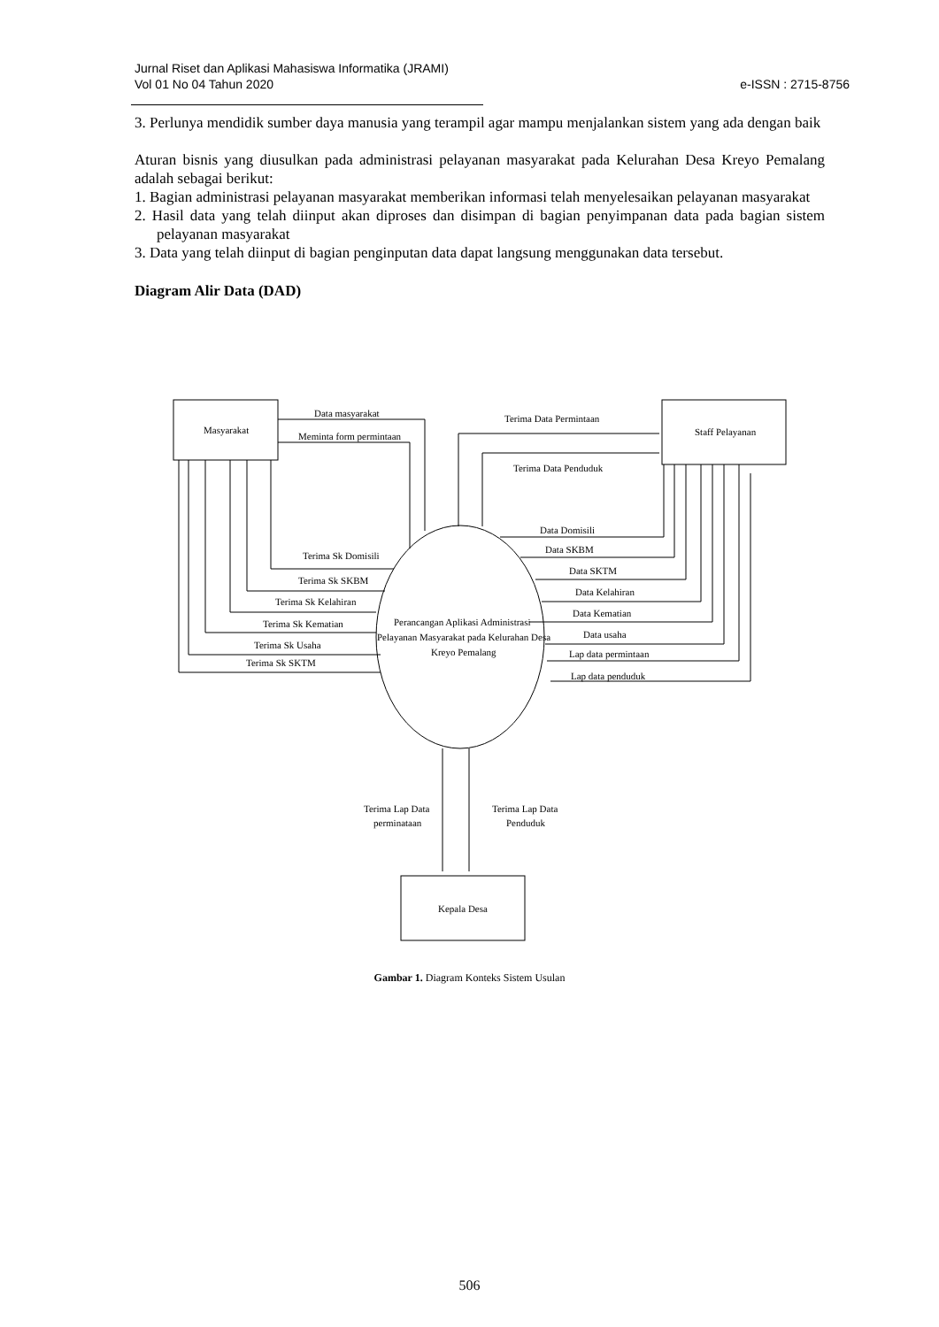Jurnal Riset dan Aplikasi Mahasiswa Informatika (JRAMI)
Vol 01 No 04 Tahun 2020 e-ISSN : 2715-8756
3. Perlunya mendidik sumber daya manusia yang terampil agar mampu menjalankan sistem yang ada dengan baik
Aturan bisnis yang diusulkan pada administrasi pelayanan masyarakat pada Kelurahan Desa Kreyo Pemalang adalah sebagai berikut:
1. Bagian administrasi pelayanan masyarakat memberikan informasi telah menyelesaikan pelayanan masyarakat
2. Hasil data yang telah diinput akan diproses dan disimpan di bagian penyimpanan data pada bagian sistem pelayanan masyarakat
3. Data yang telah diinput di bagian penginputan data dapat langsung menggunakan data tersebut.
Diagram Alir Data (DAD)
Data masyarakat
Meminta form permintaan
Masyarakat
Terima Data Permintaan
Staff Pelayanan
Terima Data Penduduk
Data Domisili
Data SKBM
Data SKTM
Data Kelahiran
Data Kematian
Data usaha
Lap data permintaan
Lap data penduduk
Terima Sk Domisili
Terima Sk SKBM
Terima Sk Kelahiran
Terima Sk Kematian
Terima Sk Usaha
Terima Sk SKTM
Perancangan Aplikasi Administrasi
Pelayanan Masyarakat pada Kelurahan Desa
Kreyo Pemalang
Terima Lap Data
perminataan
Terima Lap Data
Penduduk
Kepala Desa
Gambar 1. Diagram Konteks Sistem Usulan
506